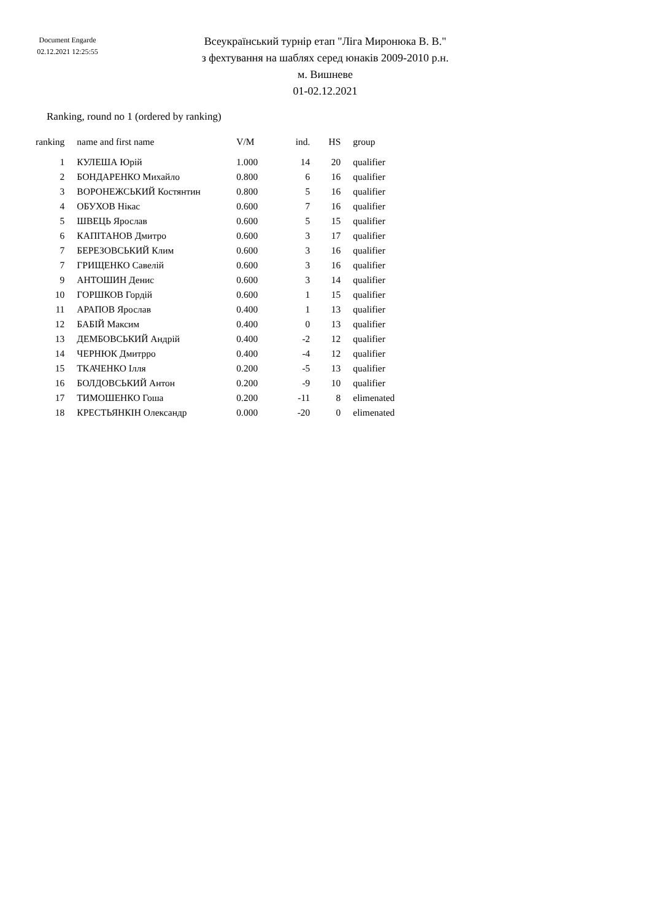Document Engarde
02.12.2021 12:25:55
Всеукраїнський турнір етап "Ліга Миронюка В. В."
з фехтування на шаблях серед юнаків 2009-2010 р.н.
м. Вишневе
01-02.12.2021
Ranking, round no 1 (ordered by ranking)
| ranking | name and first name | V/M | ind. | HS | group |
| --- | --- | --- | --- | --- | --- |
| 1 | КУЛЕША Юрій | 1.000 | 14 | 20 | qualifier |
| 2 | БОНДАРЕНКО Михайло | 0.800 | 6 | 16 | qualifier |
| 3 | ВОРОНЕЖСЬКИЙ Костянтин | 0.800 | 5 | 16 | qualifier |
| 4 | ОБУХОВ Нікас | 0.600 | 7 | 16 | qualifier |
| 5 | ШВЕЦЬ Ярослав | 0.600 | 5 | 15 | qualifier |
| 6 | КАПІТАНОВ Дмитро | 0.600 | 3 | 17 | qualifier |
| 7 | БЕРЕЗОВСЬКИЙ Клим | 0.600 | 3 | 16 | qualifier |
| 7 | ГРИЩЕНКО Савелій | 0.600 | 3 | 16 | qualifier |
| 9 | АНТОШИН Денис | 0.600 | 3 | 14 | qualifier |
| 10 | ГОРШКОВ Гордій | 0.600 | 1 | 15 | qualifier |
| 11 | АРАПОВ Ярослав | 0.400 | 1 | 13 | qualifier |
| 12 | БАБІЙ Максим | 0.400 | 0 | 13 | qualifier |
| 13 | ДЕМБОВСЬКИЙ Андрій | 0.400 | -2 | 12 | qualifier |
| 14 | ЧЕРНЮК Дмитрро | 0.400 | -4 | 12 | qualifier |
| 15 | ТКАЧЕНКО Ілля | 0.200 | -5 | 13 | qualifier |
| 16 | БОЛДОВСЬКИЙ Антон | 0.200 | -9 | 10 | qualifier |
| 17 | ТИМОШЕНКО Гоша | 0.200 | -11 | 8 | elimenated |
| 18 | КРЕСТЬЯНКІН Олександр | 0.000 | -20 | 0 | elimenated |